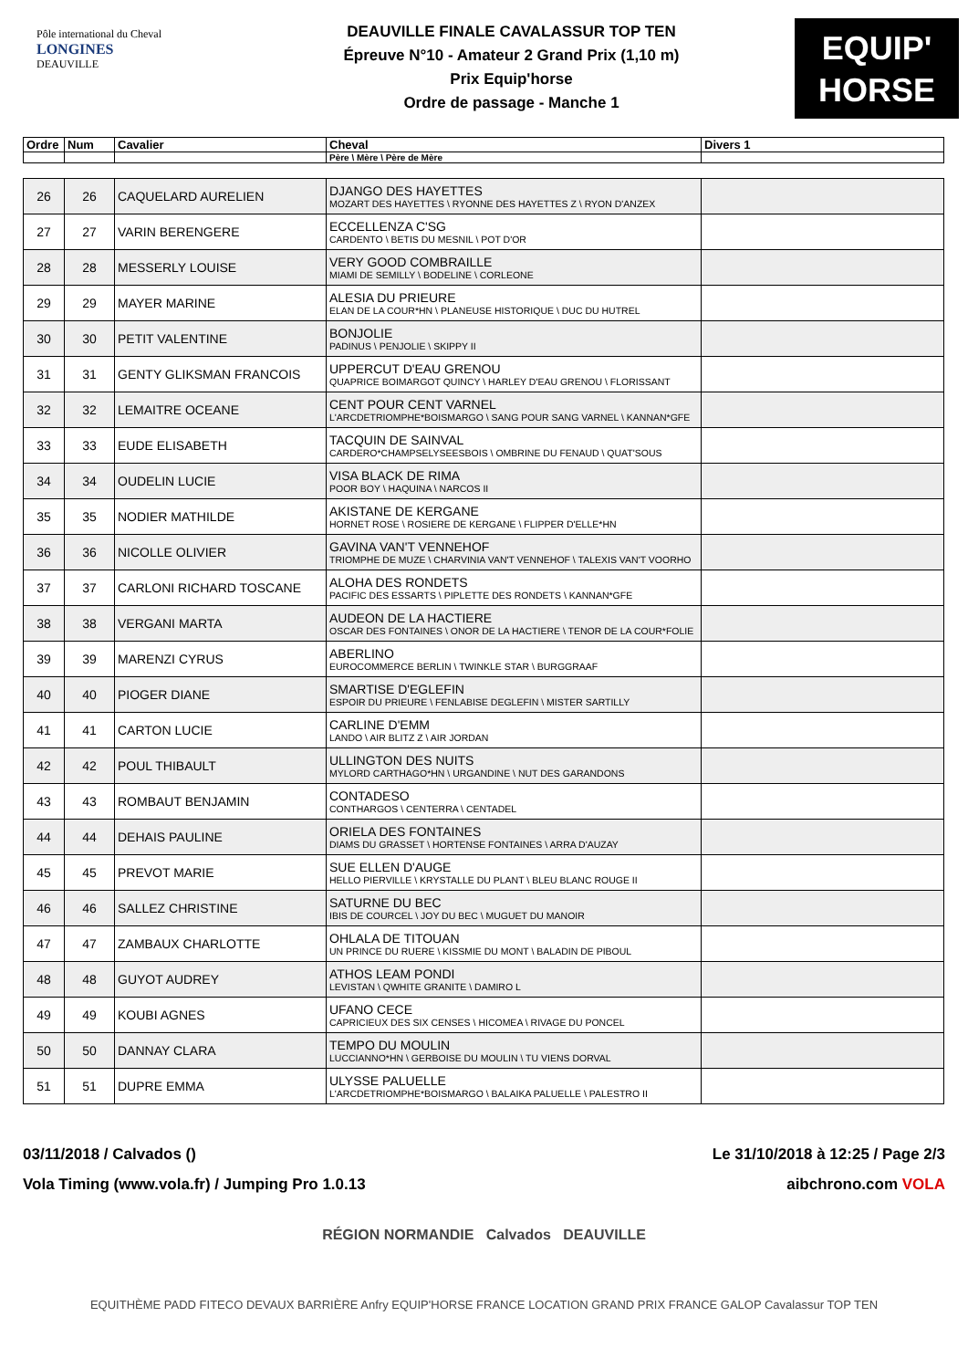Pôle international du Cheval
LONGINES
DEAUVILLE
DEAUVILLE FINALE CAVALASSUR TOP TEN
Épreuve N°10 - Amateur 2 Grand Prix (1,10 m)
Prix Equip'horse
Ordre de passage - Manche 1
EQUIP'
HORSE
| Ordre | Num | Cavalier | Cheval | Divers 1 |
| --- | --- | --- | --- | --- |
| | | | Père \ Mère \ Père de Mère | |
| 26 | 26 | CAQUELARD AURELIEN | DJANGO DES HAYETTES MOZART DES HAYETTES \ RYONNE DES HAYETTES Z \ RYON D'ANZEX | |
| 27 | 27 | VARIN BERENGERE | ECCELLENZA C'SG CARDENTO \ BETIS DU MESNIL \ POT D'OR | |
| 28 | 28 | MESSERLY LOUISE | VERY GOOD COMBRAILLE MIAMI DE SEMILLY \ BODELINE \ CORLEONE | |
| 29 | 29 | MAYER MARINE | ALESIA DU PRIEURE ELAN DE LA COUR*HN \ PLANEUSE HISTORIQUE \ DUC DU HUTREL | |
| 30 | 30 | PETIT VALENTINE | BONJOLIE PADINUS \ PENJOLIE \ SKIPPY II | |
| 31 | 31 | GENTY GLIKSMAN FRANCOIS | UPPERCUT D'EAU GRENOU QUAPRICE BOIMARGOT QUINCY \ HARLEY D'EAU GRENOU \ FLORISSANT | |
| 32 | 32 | LEMAITRE OCEANE | CENT POUR CENT VARNEL L'ARCDETRIOMPHE*BOISMARGO \ SANG POUR SANG VARNEL \ KANNAN*GFE | |
| 33 | 33 | EUDE ELISABETH | TACQUIN DE SAINVAL CARDERO*CHAMPSELYSEESBOIS \ OMBRINE DU FENAUD \ QUAT'SOUS | |
| 34 | 34 | OUDELIN LUCIE | VISA BLACK DE RIMA POOR BOY \ HAQUINA \ NARCOS II | |
| 35 | 35 | NODIER MATHILDE | AKISTANE DE KERGANE HORNET ROSE \ ROSIERE DE KERGANE \ FLIPPER D'ELLE*HN | |
| 36 | 36 | NICOLLE OLIVIER | GAVINA VAN'T VENNEHOF TRIOMPHE DE MUZE \ CHARVINIA VAN'T VENNEHOF \ TALEXIS VAN'T VOORHO | |
| 37 | 37 | CARLONI RICHARD TOSCANE | ALOHA DES RONDETS PACIFIC DES ESSARTS \ PIPLETTE DES RONDETS \ KANNAN*GFE | |
| 38 | 38 | VERGANI MARTA | AUDEON DE LA HACTIERE OSCAR DES FONTAINES \ ONOR DE LA HACTIERE \ TENOR DE LA COUR*FOLIE | |
| 39 | 39 | MARENZI CYRUS | ABERLINO EUROCOMMERCE BERLIN \ TWINKLE STAR \ BURGGRAAF | |
| 40 | 40 | PIOGER DIANE | SMARTISE D'EGLEFIN ESPOIR DU PRIEURE \ FENLABISE DEGLEFIN \ MISTER SARTILLY | |
| 41 | 41 | CARTON LUCIE | CARLINE D'EMM LANDO \ AIR BLITZ Z \ AIR JORDAN | |
| 42 | 42 | POUL THIBAULT | ULLINGTON DES NUITS MYLORD CARTHAGO*HN \ URGANDINE \ NUT DES GARANDONS | |
| 43 | 43 | ROMBAUT BENJAMIN | CONTADESO CONTHARGOS \ CENTERRA \ CENTADEL | |
| 44 | 44 | DEHAIS PAULINE | ORIELA DES FONTAINES DIAMS DU GRASSET \ HORTENSE FONTAINES \ ARRA D'AUZAY | |
| 45 | 45 | PREVOT MARIE | SUE ELLEN D'AUGE HELLO PIERVILLE \ KRYSTALLE DU PLANT \ BLEU BLANC ROUGE II | |
| 46 | 46 | SALLEZ CHRISTINE | SATURNE DU BEC IBIS DE COURCEL \ JOY DU BEC \ MUGUET DU MANOIR | |
| 47 | 47 | ZAMBAUX CHARLOTTE | OHLALA DE TITOUAN UN PRINCE DU RUERE \ KISSMIE DU MONT \ BALADIN DE PIBOUL | |
| 48 | 48 | GUYOT AUDREY | ATHOS LEAM PONDI LEVISTAN \ QWHITE GRANITE \ DAMIRO L | |
| 49 | 49 | KOUBI AGNES | UFANO CECE CAPRICIEUX DES SIX CENSES \ HICOMEA \ RIVAGE DU PONCEL | |
| 50 | 50 | DANNAY CLARA | TEMPO DU MOULIN LUCCIANNO*HN \ GERBOISE DU MOULIN \ TU VIENS DORVAL | |
| 51 | 51 | DUPRE EMMA | ULYSSE PALUELLE L'ARCDETRIOMPHE*BOISMARGO \ BALAIKA PALUELLE \ PALESTRO II | |
03/11/2018 / Calvados ()
Vola Timing (www.vola.fr) / Jumping Pro 1.0.13
Le 31/10/2018 à 12:25 / Page 2/3
aibchrono.com VOLA
RÉGION NORMANDIE Calvados DEAUVILLE
EQUITHÈME PADD FITECO DEVAUX BARRIÈRE Anfry EQUIP'HORSE FRANCE LOCATION GRAND PRIX FRANCE GALOP Cavalassur TOP TEN